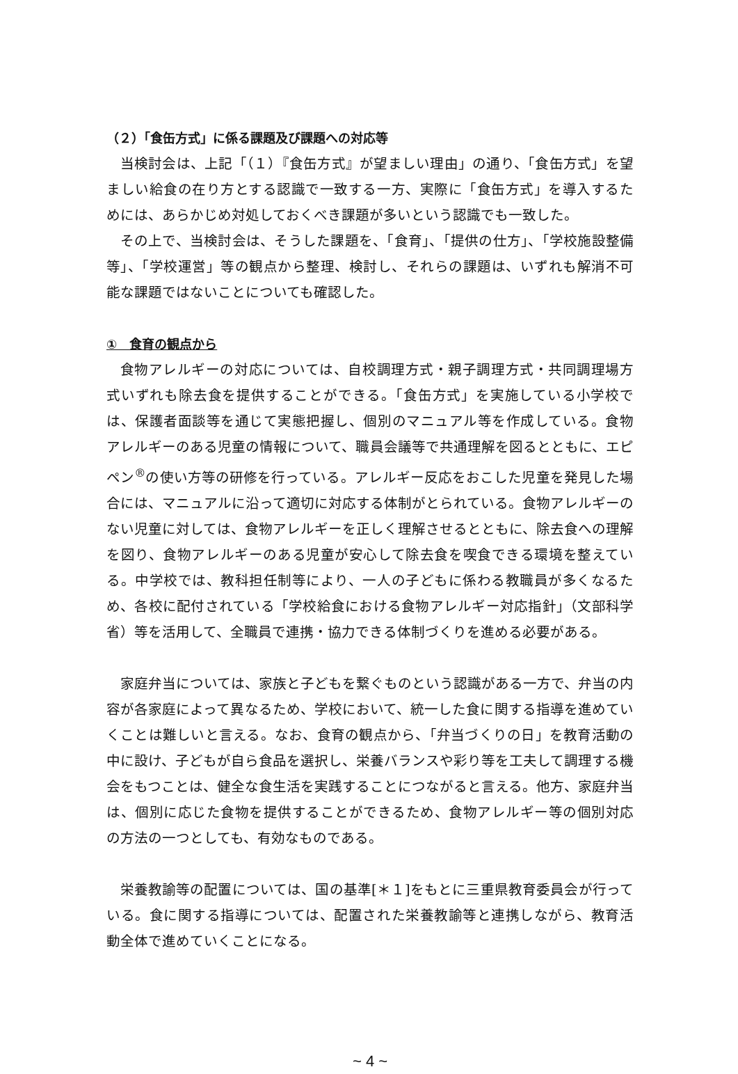（２）「食缶方式」に係る課題及び課題への対応等
当検討会は、上記「（１）『食缶方式』が望ましい理由」の通り、「食缶方式」を望ましい給食の在り方とする認識で一致する一方、実際に「食缶方式」を導入するためには、あらかじめ対処しておくべき課題が多いという認識でも一致した。
その上で、当検討会は、そうした課題を、「食育」、「提供の仕方」、「学校施設整備等」、「学校運営」等の観点から整理、検討し、それらの課題は、いずれも解消不可能な課題ではないことについても確認した。
①　食育の観点から
食物アレルギーの対応については、自校調理方式・親子調理方式・共同調理場方式いずれも除去食を提供することができる。「食缶方式」を実施している小学校では、保護者面談等を通じて実態把握し、個別のマニュアル等を作成している。食物アレルギーのある児童の情報について、職員会議等で共通理解を図るとともに、エピペン<sup>®</sup>の使い方等の研修を行っている。アレルギー反応をおこした児童を発見した場合には、マニュアルに沿って適切に対応する体制がとられている。食物アレルギーのない児童に対しては、食物アレルギーを正しく理解させるとともに、除去食への理解を図り、食物アレルギーのある児童が安心して除去食を喫食できる環境を整えている。中学校では、教科担任制等により、一人の子どもに係わる教職員が多くなるため、各校に配付されている「学校給食における食物アレルギー対応指針」（文部科学省）等を活用して、全職員で連携・協力できる体制づくりを進める必要がある。
家庭弁当については、家族と子どもを繋ぐものという認識がある一方で、弁当の内容が各家庭によって異なるため、学校において、統一した食に関する指導を進めていくことは難しいと言える。なお、食育の観点から、「弁当づくりの日」を教育活動の中に設け、子どもが自ら食品を選択し、栄養バランスや彩り等を工夫して調理する機会をもつことは、健全な食生活を実践することにつながると言える。他方、家庭弁当は、個別に応じた食物を提供することができるため、食物アレルギー等の個別対応の方法の一つとしても、有効なものである。
栄養教諭等の配置については、国の基準[＊１]をもとに三重県教育委員会が行っている。食に関する指導については、配置された栄養教諭等と連携しながら、教育活動全体で進めていくことになる。
~ 4 ~